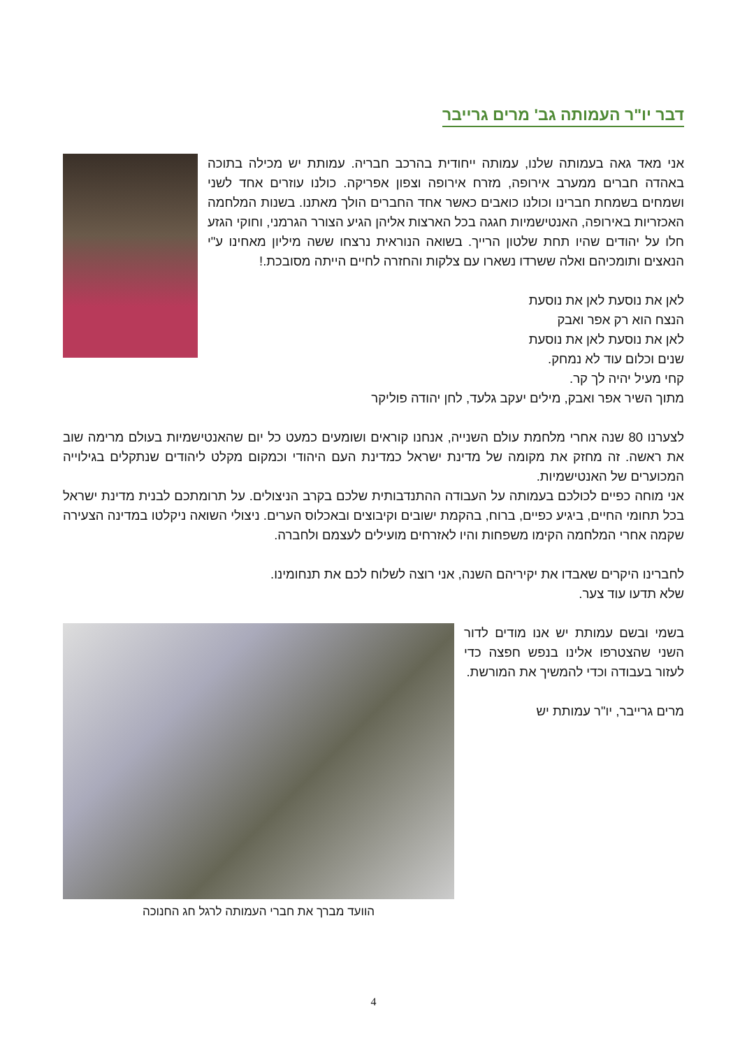דבר יו"ר העמותה גב' מרים גרייבר
אני מאד גאה בעמותה שלנו, עמותה ייחודית בהרכב חבריה. עמותת יש מכילה בתוכה באהדה חברים ממערב אירופה, מזרח אירופה וצפון אפריקה. כולנו עוזרים אחד לשני ושמחים בשמחת חברינו וכולנו כואבים כאשר אחד החברים הולך מאתנו. בשנות המלחמה האכזריות באירופה, האנטישמיות חגגה בכל הארצות אליהן הגיע הצורר הגרמני, וחוקי הגזע חלו על יהודים שהיו תחת שלטון הרייך. בשואה הנוראית נרצחו ששה מיליון מאחינו ע"י הנאצים ותומכיהם ואלה ששרדו נשארו עם צלקות והחזרה לחיים הייתה מסובכת.!
לאן את נוסעת לאן את נוסעת
הנצח הוא רק אפר ואבק
לאן את נוסעת לאן את נוסעת
שנים וכלום עוד לא נמחק.
קחי מעיל יהיה לך קר.
מתוך השיר אפר ואבק, מילים יעקב גלעד, לחן יהודה פוליקר
לצערנו 80 שנה אחרי מלחמת עולם השנייה, אנחנו קוראים ושומעים כמעט כל יום שהאנטישמיות בעולם מרימה שוב את ראשה. זה מחזק את מקומה של מדינת ישראל כמדינת העם היהודי וכמקום מקלט ליהודים שנתקלים בגילוייה המכוערים של האנטישמיות.
אני מוחה כפיים לכולכם בעמותה על העבודה ההתנדבותית שלכם בקרב הניצולים. על תרומתכם לבנית מדינת ישראל בכל תחומי החיים, ביגיע כפיים, ברוח, בהקמת ישובים וקיבוצים ובאכלוס הערים. ניצולי השואה ניקלטו במדינה הצעירה שקמה אחרי המלחמה הקימו משפחות והיו לאזרחים מועילים לעצמם ולחברה.
לחברינו היקרים שאבדו את יקיריהם השנה, אני רוצה לשלוח לכם את תנחומינו.
שלא תדעו עוד צער.
בשמי ובשם עמותת יש אנו מודים לדור השני שהצטרפו אלינו בנפש חפצה כדי לעזור בעבודה וכדי להמשיך את המורשת.
מרים גרייבר, יו"ר עמותת יש
הוועד מברך את חברי העמותה לרגל חג החנוכה
4